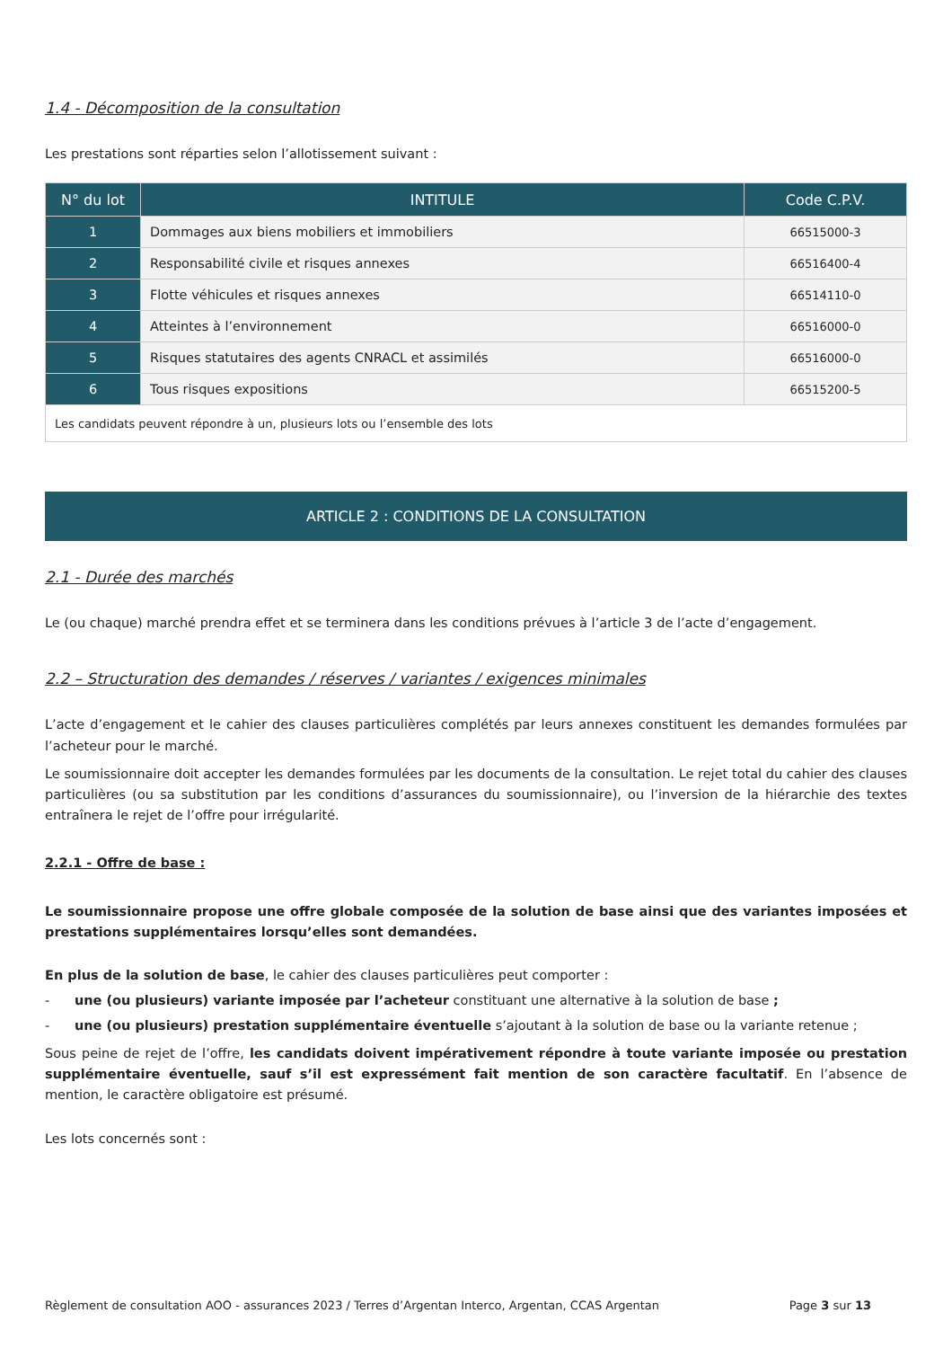1.4 - Décomposition de la consultation
Les prestations sont réparties selon l’allotissement suivant :
| N° du lot | INTITULE | Code C.P.V. |
| --- | --- | --- |
| 1 | Dommages aux biens mobiliers et immobiliers | 66515000-3 |
| 2 | Responsabilité civile et risques annexes | 66516400-4 |
| 3 | Flotte véhicules et risques annexes | 66514110-0 |
| 4 | Atteintes à l’environnement | 66516000-0 |
| 5 | Risques statutaires des agents CNRACL et assimilés | 66516000-0 |
| 6 | Tous risques expositions | 66515200-5 |
| Les candidats peuvent répondre à un, plusieurs lots ou l’ensemble des lots | | |
ARTICLE 2 : CONDITIONS DE LA CONSULTATION
2.1 - Durée des marchés
Le (ou chaque) marché prendra effet et se terminera dans les conditions prévues à l’article 3 de l’acte d’engagement.
2.2 – Structuration des demandes / réserves / variantes / exigences minimales
L’acte d’engagement et le cahier des clauses particulières complétés par leurs annexes constituent les demandes formulées par l’acheteur pour le marché.
Le soumissionnaire doit accepter les demandes formulées par les documents de la consultation. Le rejet total du cahier des clauses particulières (ou sa substitution par les conditions d’assurances du soumissionnaire), ou l’inversion de la hiérarchie des textes entraînera le rejet de l’offre pour irrégularité.
2.2.1 - Offre de base :
Le soumissionnaire propose une offre globale composée de la solution de base ainsi que des variantes imposées et prestations supplémentaires lorsqu’elles sont demandées.
En plus de la solution de base, le cahier des clauses particulières peut comporter :
- une (ou plusieurs) variante imposée par l’acheteur constituant une alternative à la solution de base ;
- une (ou plusieurs) prestation supplémentaire éventuelle s’ajoutant à la solution de base ou la variante retenue ;
Sous peine de rejet de l’offre, les candidats doivent impérativement répondre à toute variante imposée ou prestation supplémentaire éventuelle, sauf s’il est expressément fait mention de son caractère facultatif. En l’absence de mention, le caractère obligatoire est présumé.
Les lots concernés sont :
Règlement de consultation AOO - assurances 2023 / Terres d’Argentan Interco, Argentan, CCAS Argentan Page 3 sur 13